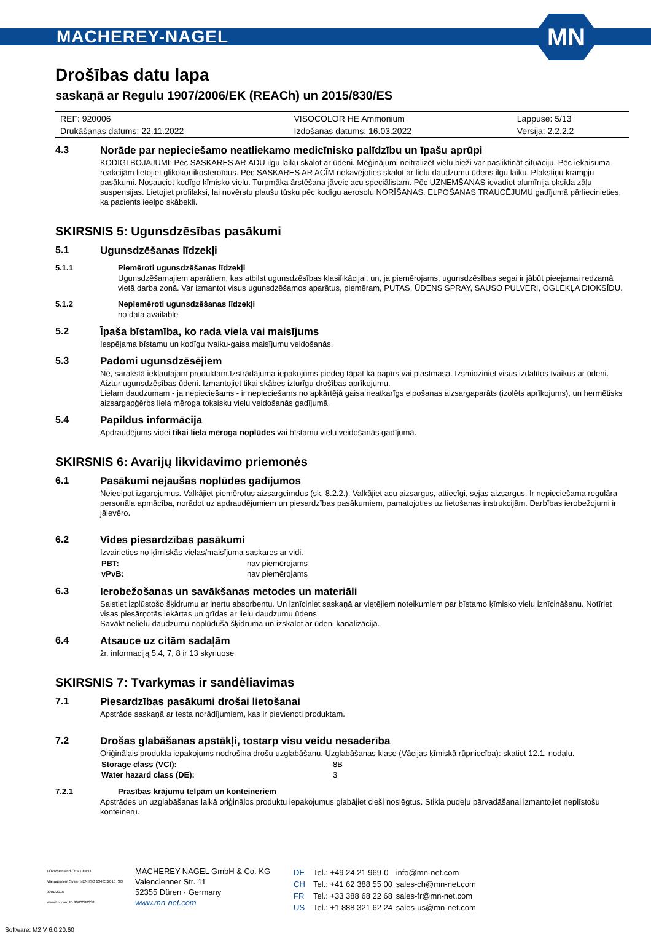MACHEREY-NAGEL
MN
Drošības datu lapa
saskaņā ar Regulu 1907/2006/EK (REACh) un 2015/830/ES
| REF: 920006 | VISOCOLOR HE Ammonium | Lappuse: 5/13 |
| Drukāšanas datums: 22.11.2022 | Izdošanas datums: 16.03.2022 | Versija: 2.2.2.2 |
4.3 Norāde par nepieciešamo neatliekamo medicīnisko palīdzību un īpašu aprūpi
KODĪGI BOJĀJUMI: Pēc SASKARES AR ĀDU ilgu laiku skalot ar ūdeni. Mēģinājumi neitralizēt vielu bieži var pasliktināt situāciju. Pēc iekaisuma reakcijām lietojiet glikokortikosteroīdus. Pēc SASKARES AR ACĪM nekavējoties skalot ar lielu daudzumu ūdens ilgu laiku. Plakstiņu krampju pasākumi. Nosauciet kodīgo ķīmisko vielu. Turpmāka ārstēšana jāveic acu speciālistam. Pēc UZŅEMŠANAS ievadiet alumīnija oksīda zāļu suspensijas. Lietojiet profilaksi, lai novērstu plaušu tūsku pēc kodīgu aerosolu NORĪŠANAS. ELPOŠANAS TRAUCĒJUMU gadījumā pārliecinieties, ka pacients ieelpo skābekli.
SKIRSNIS 5: Ugunsdzēsības pasākumi
5.1 Ugunsdzēšanas līdzekļi
5.1.1 Piemēroti ugunsdzēšanas līdzekļi
Ugunsdzēšamajiem aparātiem, kas atbilst ugunsdzēsības klasifikācijai, un, ja piemērojams, ugunsdzēsības segai ir jābūt pieejamai redzamā vietā darba zonā. Var izmantot visus ugunsdzēšamos aparātus, piemēram, PUTAS, ŪDENS SPRAY, SAUSO PULVERI, OGLEKĻA DIOKSĪDU.
5.1.2 Nepiemēroti ugunsdzēšanas līdzekļi
no data available
5.2 Īpaša bīstamība, ko rada viela vai maisījums
Iespējama bīstamu un kodīgu tvaiku-gaisa maisījumu veidošanās.
5.3 Padomi ugunsdzēsējiem
Nē, sarakstā iekļautajam produktam.Izstrādājuma iepakojums piedeg tāpat kā papīrs vai plastmasa. Izsmidziniet visus izdalītos tvaikus ar ūdeni. Aiztur ugunsdzēsības ūdeni. Izmantojiet tikai skābes izturīgu drošības aprīkojumu.
Lielam daudzumam - ja nepieciešams - ir nepieciešams no apkārtējā gaisa neatkarīgs elpošanas aizsargaparāts (izolēts aprīkojums), un hermētisks aizsargapģērbs liela mēroga toksisku vielu veidošanās gadījumā.
5.4 Papildus informācija
Apdraudējums videi tikai liela mēroga noplūdes vai bīstamu vielu veidošanās gadījumā.
SKIRSNIS 6: Avarijų likvidavimo priemonės
6.1 Pasākumi nejaušas noplūdes gadījumos
Neieelpot izgarojumus. Valkājiet piemērotus aizsargcimdus (sk. 8.2.2.). Valkājiet acu aizsargus, attiecīgi, sejas aizsargus. Ir nepieciešama regulāra personāla apmācība, norādot uz apdraudējumiem un piesardzības pasākumiem, pamatojoties uz lietošanas instrukcijām. Darbības ierobežojumi ir jāievēro.
6.2 Vides piesardzības pasākumi
Izvairieties no ķīmiskās vielas/maisījuma saskares ar vidi.
| PBT: | nav piemērojams |
| vPvB: | nav piemērojams |
6.3 Ierobežošanas un savākšanas metodes un materiāli
Saistiet izplūstošo šķidrumu ar inertu absorbentu. Un iznīciniet saskaņā ar vietējiem noteikumiem par bīstamo ķīmisko vielu iznīcināšanu. Notīriet visas piesārņotās iekārtas un grīdas ar lielu daudzumu ūdens.
Savākt nelielu daudzumu noplūdušā šķidruma un izskalot ar ūdeni kanalizācijā.
6.4 Atsauce uz citām sadaļām
žr. informaciją 5.4, 7, 8 ir 13 skyriuose
SKIRSNIS 7: Tvarkymas ir sandėliavimas
7.1 Piesardzības pasākumi drošai lietošanai
Apstrāde saskaņā ar testa norādījumiem, kas ir pievienoti produktam.
7.2 Drošas glabāšanas apstākļi, tostarp visu veidu nesaderība
Oriģinālais produkta iepakojums nodrošina drošu uzglabāšanu. Uzglabāšanas klase (Vācijas ķīmiskā rūpniecība): skatiet 12.1. nodaļu.
| Storage class (VCI): | 8B |
| Water hazard class (DE): | 3 |
7.2.1 Prasības krājumu telpām un konteineriem
Apstrādes un uzglabāšanas laikā oriģinālos produktu iepakojumus glabājiet cieši noslēgtus. Stikla pudeļu pārvadāšanai izmantojiet neplīstošu konteineru.
TÜVRheinland CERTIFIED
Management System EN ISO 13485:2016 ISO 9001:2015
www.tuv.com ID 9000008338
MACHEREY-NAGEL GmbH & Co. KG
Valencienner Str. 11
52355 Düren · Germany
www.mn-net.com
| DE | Tel.: +49 24 21 969-0 | info@mn-net.com |
| CH | Tel.: +41 62 388 55 00 | sales-ch@mn-net.com |
| FR | Tel.: +33 388 68 22 68 | sales-fr@mn-net.com |
| US | Tel.: +1 888 321 62 24 | sales-us@mn-net.com |
Software: M2 V 6.0.20.60